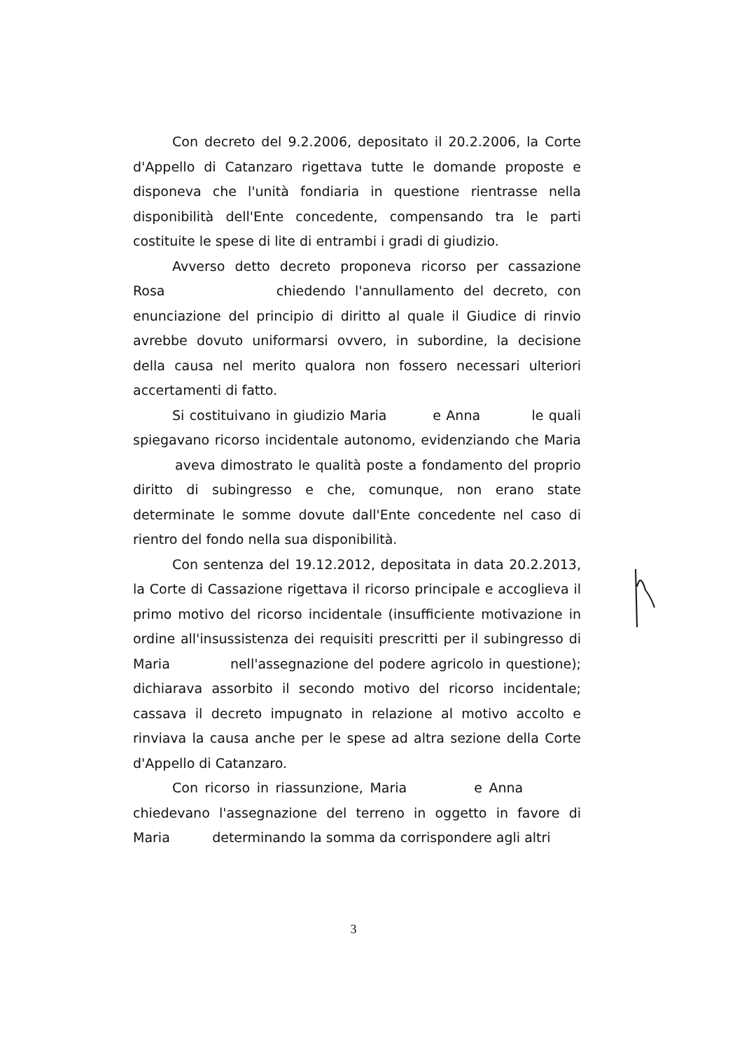Con decreto del 9.2.2006, depositato il 20.2.2006, la Corte d'Appello di Catanzaro rigettava tutte le domande proposte e disponeva che l'unità fondiaria in questione rientrasse nella disponibilità dell'Ente concedente, compensando tra le parti costituite le spese di lite di entrambi i gradi di giudizio.
Avverso detto decreto proponeva ricorso per cassazione Rosa chiedendo l'annullamento del decreto, con enunciazione del principio di diritto al quale il Giudice di rinvio avrebbe dovuto uniformarsi ovvero, in subordine, la decisione della causa nel merito qualora non fossero necessari ulteriori accertamenti di fatto.
Si costituivano in giudizio Maria e Anna le quali spiegavano ricorso incidentale autonomo, evidenziando che Maria aveva dimostrato le qualità poste a fondamento del proprio diritto di subingresso e che, comunque, non erano state determinate le somme dovute dall'Ente concedente nel caso di rientro del fondo nella sua disponibilità.
Con sentenza del 19.12.2012, depositata in data 20.2.2013, la Corte di Cassazione rigettava il ricorso principale e accoglieva il primo motivo del ricorso incidentale (insufficiente motivazione in ordine all'insussistenza dei requisiti prescritti per il subingresso di Maria nell'assegnazione del podere agricolo in questione); dichiarava assorbito il secondo motivo del ricorso incidentale; cassava il decreto impugnato in relazione al motivo accolto e rinviava la causa anche per le spese ad altra sezione della Corte d'Appello di Catanzaro.
Con ricorso in riassunzione, Maria e Anna chiedevano l'assegnazione del terreno in oggetto in favore di Maria determinando la somma da corrispondere agli altri
3